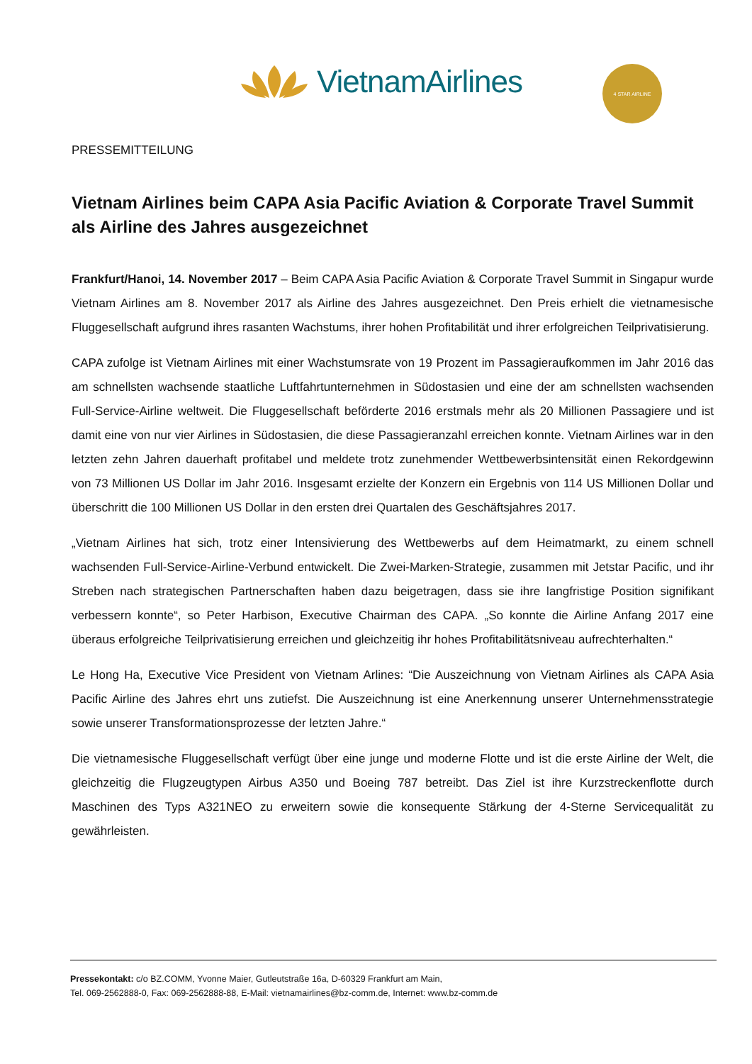VietnamAirlines 4 STAR AIRLINE
PRESSEMITTEILUNG
Vietnam Airlines beim CAPA Asia Pacific Aviation & Corporate Travel Summit als Airline des Jahres ausgezeichnet
Frankfurt/Hanoi, 14. November 2017 – Beim CAPA Asia Pacific Aviation & Corporate Travel Summit in Singapur wurde Vietnam Airlines am 8. November 2017 als Airline des Jahres ausgezeichnet. Den Preis erhielt die vietnamesische Fluggesellschaft aufgrund ihres rasanten Wachstums, ihrer hohen Profitabilität und ihrer erfolgreichen Teilprivatisierung.
CAPA zufolge ist Vietnam Airlines mit einer Wachstumsrate von 19 Prozent im Passagieraufkommen im Jahr 2016 das am schnellsten wachsende staatliche Luftfahrtunternehmen in Südostasien und eine der am schnellsten wachsenden Full-Service-Airline weltweit. Die Fluggesellschaft beförderte 2016 erstmals mehr als 20 Millionen Passagiere und ist damit eine von nur vier Airlines in Südostasien, die diese Passagieranzahl erreichen konnte. Vietnam Airlines war in den letzten zehn Jahren dauerhaft profitabel und meldete trotz zunehmender Wettbewerbsintensität einen Rekordgewinn von 73 Millionen US Dollar im Jahr 2016. Insgesamt erzielte der Konzern ein Ergebnis von 114 US Millionen Dollar und überschritt die 100 Millionen US Dollar in den ersten drei Quartalen des Geschäftsjahres 2017.
„Vietnam Airlines hat sich, trotz einer Intensivierung des Wettbewerbs auf dem Heimatmarkt, zu einem schnell wachsenden Full-Service-Airline-Verbund entwickelt. Die Zwei-Marken-Strategie, zusammen mit Jetstar Pacific, und ihr Streben nach strategischen Partnerschaften haben dazu beigetragen, dass sie ihre langfristige Position signifikant verbessern konnte“, so Peter Harbison, Executive Chairman des CAPA. „So konnte die Airline Anfang 2017 eine überaus erfolgreiche Teilprivatisierung erreichen und gleichzeitig ihr hohes Profitabilitätsniveau aufrechterhalten.“
Le Hong Ha, Executive Vice President von Vietnam Arlines: “Die Auszeichnung von Vietnam Airlines als CAPA Asia Pacific Airline des Jahres ehrt uns zutiefst. Die Auszeichnung ist eine Anerkennung unserer Unternehmensstrategie sowie unserer Transformationsprozesse der letzten Jahre.“
Die vietnamesische Fluggesellschaft verfügt über eine junge und moderne Flotte und ist die erste Airline der Welt, die gleichzeitig die Flugzeugtypen Airbus A350 und Boeing 787 betreibt. Das Ziel ist ihre Kurzstreckenflotte durch Maschinen des Typs A321NEO zu erweitern sowie die konsequente Stärkung der 4-Sterne Servicequalität zu gewährleisten.
Pressekontakt: c/o BZ.COMM, Yvonne Maier, Gutleutstraße 16a, D-60329 Frankfurt am Main,
Tel. 069-2562888-0, Fax: 069-2562888-88, E-Mail: vietnamairlines@bz-comm.de, Internet: www.bz-comm.de